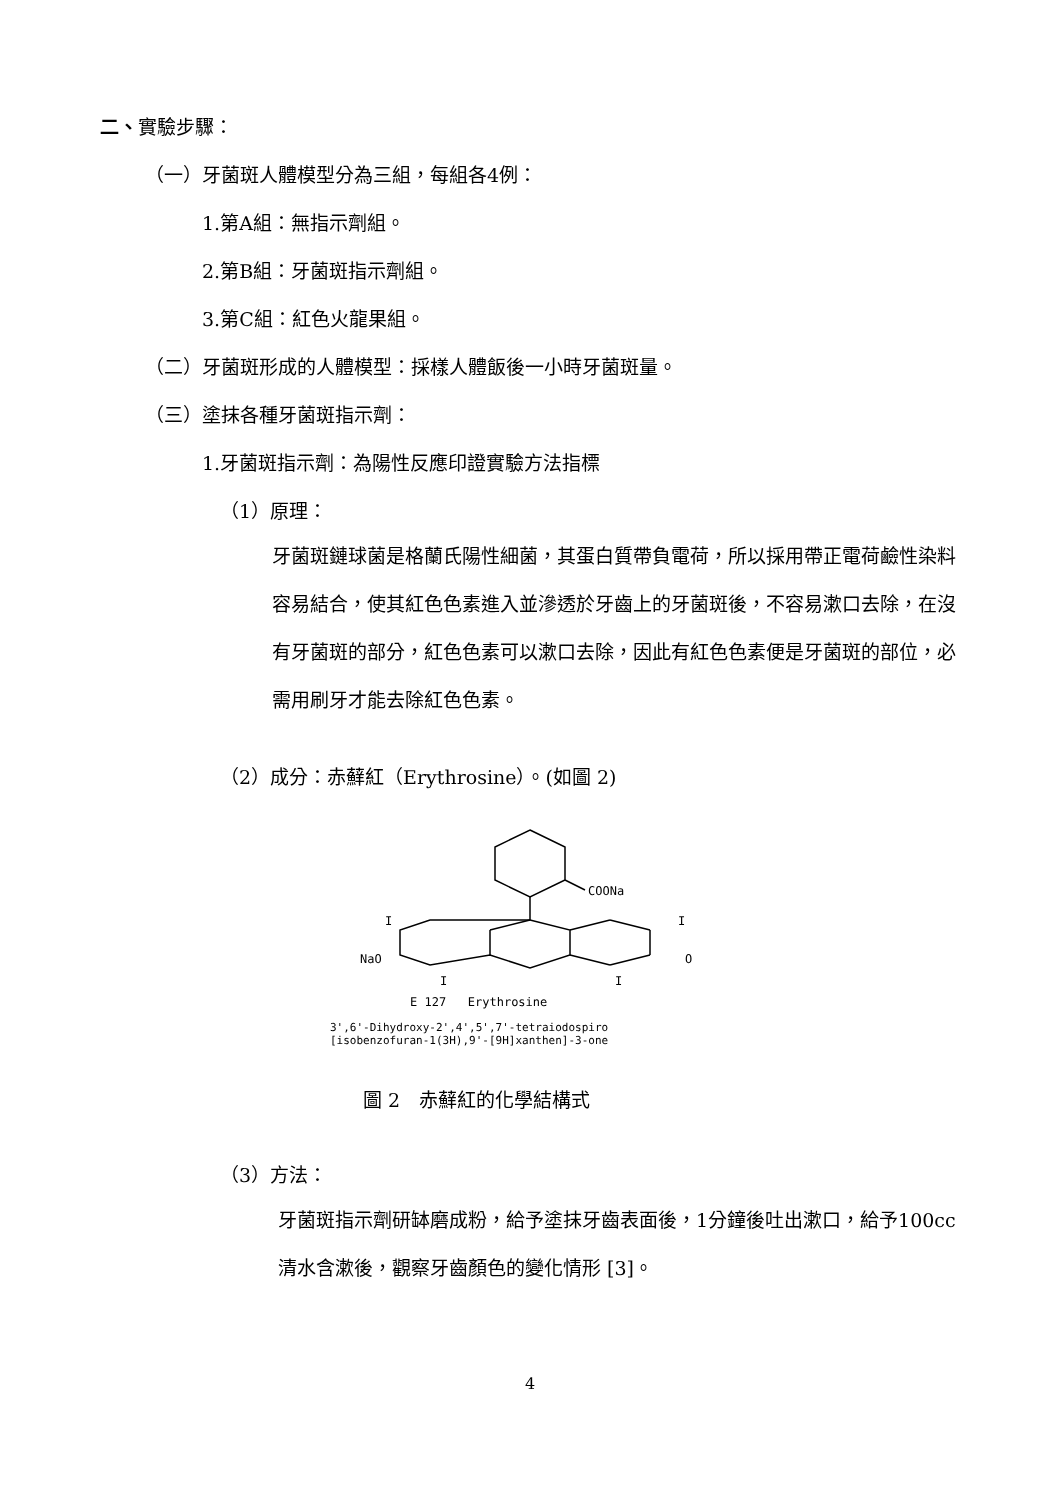二、實驗步驟：
（一）牙菌斑人體模型分為三組，每組各4例：
1.第A組：無指示劑組。
2.第B組：牙菌斑指示劑組。
3.第C組：紅色火龍果組。
（二）牙菌斑形成的人體模型：採樣人體飯後一小時牙菌斑量。
（三）塗抹各種牙菌斑指示劑：
1.牙菌斑指示劑：為陽性反應印證實驗方法指標
（1）原理：
牙菌斑鏈球菌是格蘭氏陽性細菌，其蛋白質帶負電荷，所以採用帶正電荷鹼性染料容易結合，使其紅色色素進入並滲透於牙齒上的牙菌斑後，不容易漱口去除，在沒有牙菌斑的部分，紅色色素可以漱口去除，因此有紅色色素便是牙菌斑的部位，必需用刷牙才能去除紅色色素。
（2）成分：赤蘚紅（Erythrosine）。(如圖 2)
COONa
I
I
NaO
O
I
I
E 127 Erythrosine
3',6'-Dihydroxy-2',4',5',7'-tetraiodospiro
[isobenzofuran-1(3H),9'-[9H]xanthen]-3-one
圖 2　赤蘚紅的化學結構式
（3）方法：
牙菌斑指示劑研缽磨成粉，給予塗抹牙齒表面後，1分鐘後吐出漱口，給予100cc清水含漱後，觀察牙齒顏色的變化情形 [3]。
4